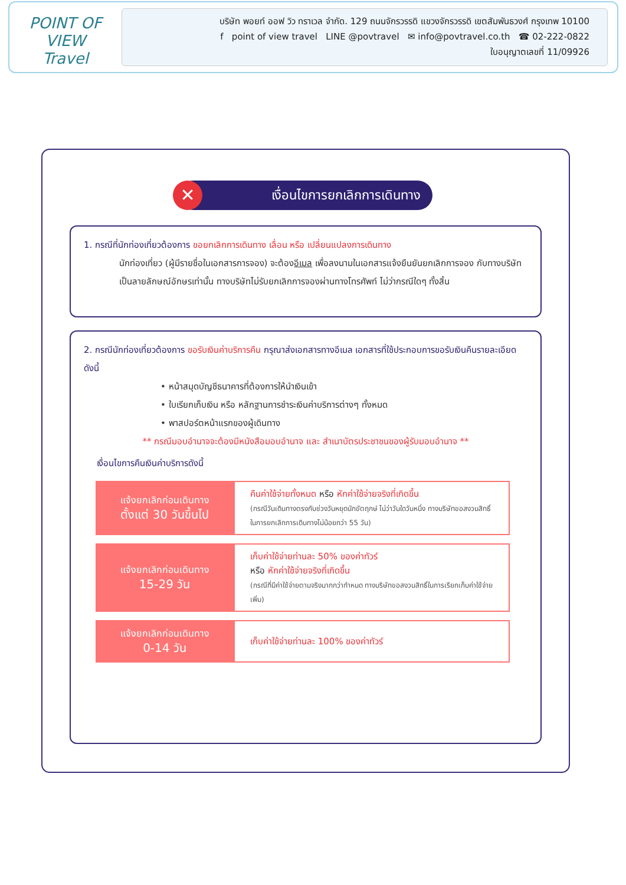POINT OF VIEW
Travel
บริษัท พอยท์ ออฟ วิว ทราเวล จำกัด. 129 ถนนจักรวรรดิ แขวงจักรวรรดิ เขตสัมพันธวงศ์ กรุงเทพ 10100
f point of view travel LINE @povtravel ✉ info@povtravel.co.th ☎ 02-222-0822
ใบอนุญาตเลขที่ 11/09926
✕ เงื่อนไขการยกเลิกการเดินทาง
1. กรณีที่นักท่องเที่ยวต้องการ ขอยกเลิกการเดินทาง เลื่อน หรือ เปลี่ยนแปลงการเดินทาง
นักท่องเที่ยว (ผู้มีรายชื่อในเอกสารการจอง) จะต้องอีเมล เพื่อลงนามในเอกสารแจ้งยืนยันยกเลิกการจอง กับทางบริษัทเป็นลายลักษณ์อักษรเท่านั้น ทางบริษัทไม่รับยกเลิกการจองผ่านทางโทรศัพท์ ไม่ว่ากรณีใดๆ ทั้งสิ้น
2. กรณีนักท่องเที่ยวต้องการ ขอรับเงินค่าบริการคืน กรุณาส่งเอกสารทางอีเมล เอกสารที่ใช้ประกอบการขอรับเงินคืนรายละเอียดดังนี้
• หน้าสมุดบัญชีธนาคารที่ต้องการให้นำเงินเข้า
• ใบเรียกเก็บเงิน หรือ หลักฐานการชำระเงินค่าบริการต่างๆ ทั้งหมด
• พาสปอร์ตหน้าแรกของผู้เดินทาง
** กรณีมอบอำนาจจะต้องมีหนังสือมอบอำนาจ และ สำเนาบัตรประชาชนของผู้รับมอบอำนาจ **
เงื่อนไขการคืนเงินค่าบริการดังนี้
| แจ้งยกเลิกก่อนเดินทาง ตั้งแต่ 30 วันขึ้นไป | คืนค่าใช้จ่ายทั้งหมด หรือ หักค่าใช้จ่ายจริงที่เกิดขึ้น (กรณีวันเดินทางตรงกับช่วงวันหยุดนักขัตฤกษ์ ไม่ว่าวันใดวันหนึ่ง ทางบริษัทขอสงวนสิทธิ์ในการยกเลิกการเดินทางไม่น้อยกว่า 55 วัน) |
| แจ้งยกเลิกก่อนเดินทาง 15-29 วัน | เก็บค่าใช้จ่ายท่านละ 50% ของค่าทัวร์ หรือ หักค่าใช้จ่ายจริงที่เกิดขึ้น (กรณีที่มีค่าใช้จ่ายตามจริงมากกว่ากำหนด ทางบริษัทขอสงวนสิทธิ์ในการเรียกเก็บค่าใช้จ่ายเพิ่ม) |
| แจ้งยกเลิกก่อนเดินทาง 0-14 วัน | เก็บค่าใช้จ่ายท่านละ 100% ของค่าทัวร์ |